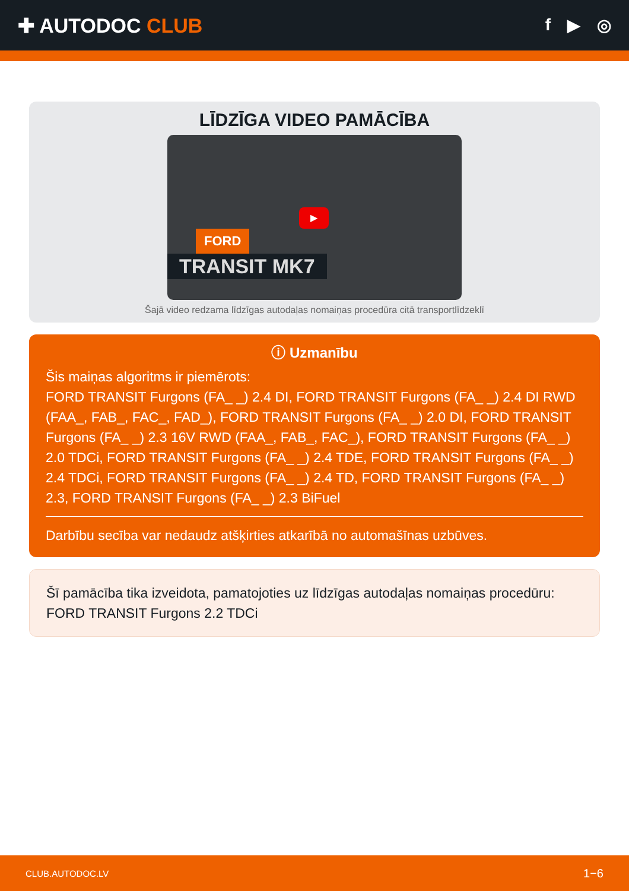✚ AUTODOC CLUB
f ▶ ◎
LĪDZĪGA VIDEO PAMĀCĪBA
▶
FORD
TRANSIT MK7
Šajā video redzama līdzīgas autodaļas nomaiņas procedūra citā transportlīdzeklī
ⓘ Uzmanību
Šis maiņas algoritms ir piemērots:
FORD TRANSIT Furgons (FA_ _) 2.4 DI, FORD TRANSIT Furgons (FA_ _) 2.4 DI RWD (FAA_, FAB_, FAC_, FAD_), FORD TRANSIT Furgons (FA_ _) 2.0 DI, FORD TRANSIT Furgons (FA_ _) 2.3 16V RWD (FAA_, FAB_, FAC_), FORD TRANSIT Furgons (FA_ _) 2.0 TDCi, FORD TRANSIT Furgons (FA_ _) 2.4 TDE, FORD TRANSIT Furgons (FA_ _) 2.4 TDCi, FORD TRANSIT Furgons (FA_ _) 2.4 TD, FORD TRANSIT Furgons (FA_ _) 2.3, FORD TRANSIT Furgons (FA_ _) 2.3 BiFuel
Darbību secība var nedaudz atšķirties atkarībā no automašīnas uzbūves.
Šī pamācība tika izveidota, pamatojoties uz līdzīgas autodaļas nomaiņas procedūru: FORD TRANSIT Furgons 2.2 TDCi
CLUB.AUTODOC.LV 1−6